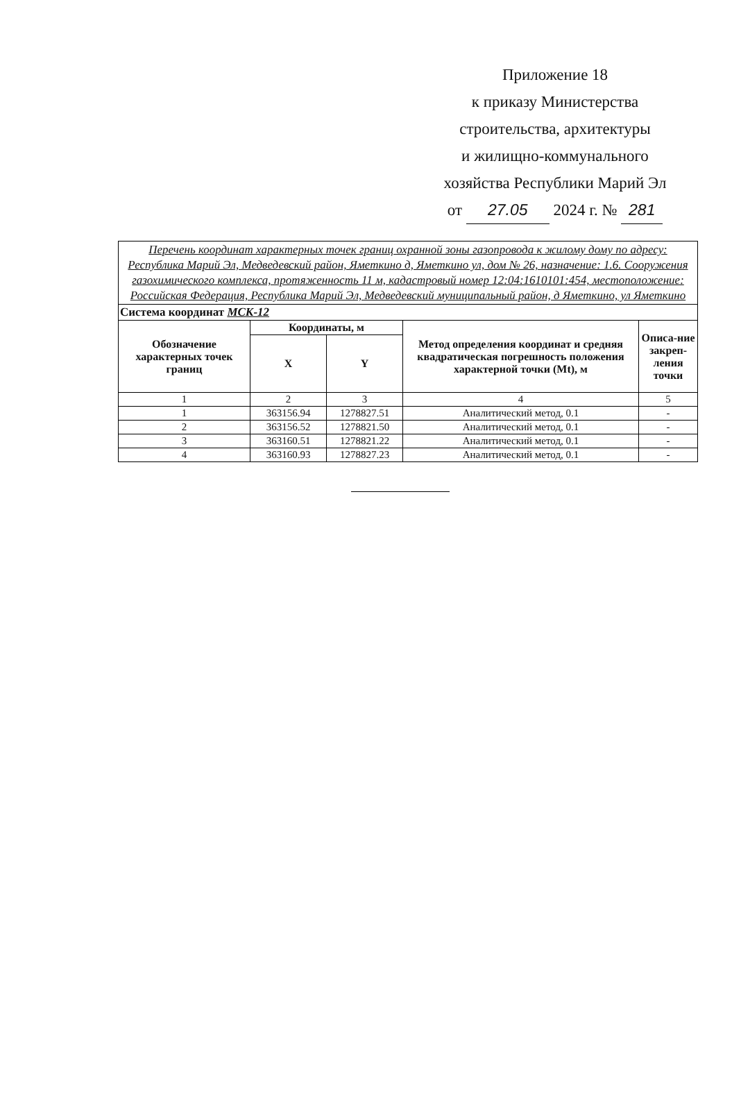Приложение 18
к приказу Министерства
строительства, архитектуры
и жилищно-коммунального
хозяйства Республики Марий Эл
от 27.05 2024 г. № 281
| Перечень координат характерных точек границ охранной зоны газопровода к жилому дому по адресу: Республика Марий Эл, Медведевский район, Яметкино д, Яметкино ул, дом № 26, назначение: 1.6. Сооружения газохимического комплекса, протяженность 11 м, кадастровый номер 12:04:1610101:454, местоположение: Российская Федерация, Республика Марий Эл, Медведевский муниципальный район, д Яметкино, ул Яметкино | | | | |
| Система координат МСК-12 | | | | |
| Обозначение характерных точек границ | Координаты, м | | Метод определения координат и средняя квадратическая погрешность положения характерной точки (Mt), м | Описа-ние закреп-ления точки |
| | X | Y | | |
| 1 | 2 | 3 | 4 | 5 |
| 1 | 363156.94 | 1278827.51 | Аналитический метод, 0.1 | - |
| 2 | 363156.52 | 1278821.50 | Аналитический метод, 0.1 | - |
| 3 | 363160.51 | 1278821.22 | Аналитический метод, 0.1 | - |
| 4 | 363160.93 | 1278827.23 | Аналитический метод, 0.1 | - |